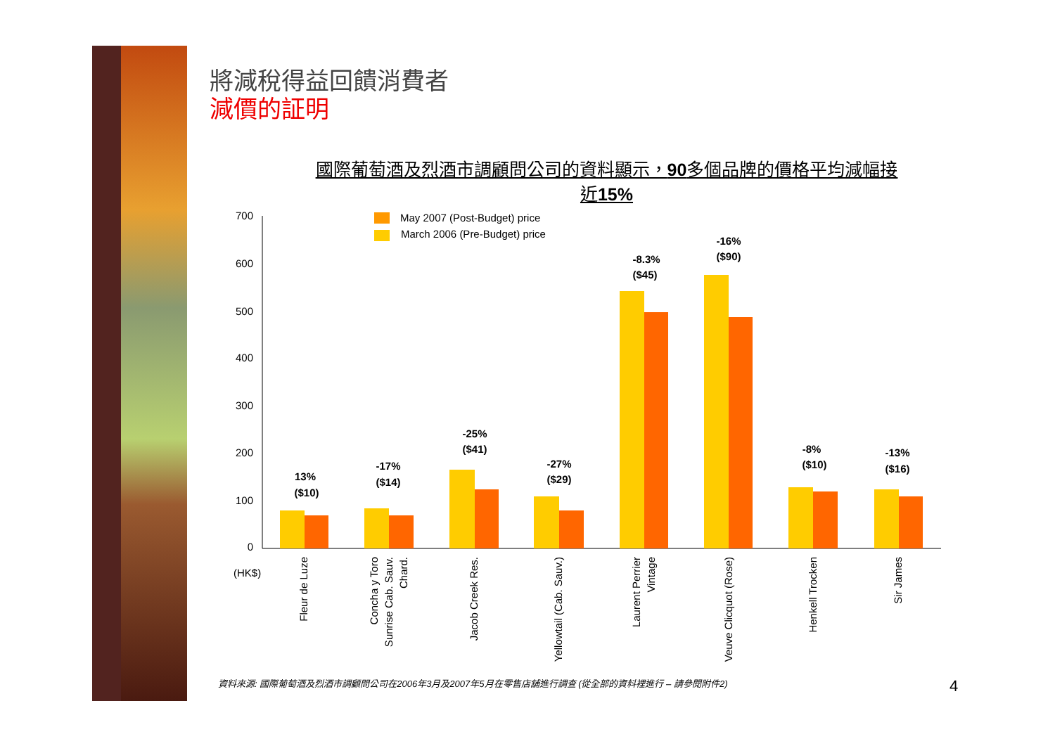將減稅得益回饋消費者
減價的証明
國際葡萄酒及烈酒市調顧問公司的資料顯示，90多個品牌的價格平均減幅接近15%
700
600
500
400
300
200
100
0
(HK$)
May 2007 (Post-Budget) price
March 2006 (Pre-Budget) price
13%
($10)
-17%
($14)
-25%
($41)
-27%
($29)
-8.3%
($45)
-16%
($90)
-8%
($10)
-13%
($16)
Fleur de Luze
Concha y Toro
Sunrise Cab. Sauv.
Chard.
Jacob Creek Res.
Yellowtail (Cab. Sauv.)
Laurent Perrier
Vintage
Veuve Clicquot (Rose)
Henkell Trocken
Sir James
資料來源: 國際葡萄酒及烈酒市調顧問公司在2006年3月及2007年5月在零售店舖進行調查 (從全部的資料裡進行 – 請參閱附件2)
4